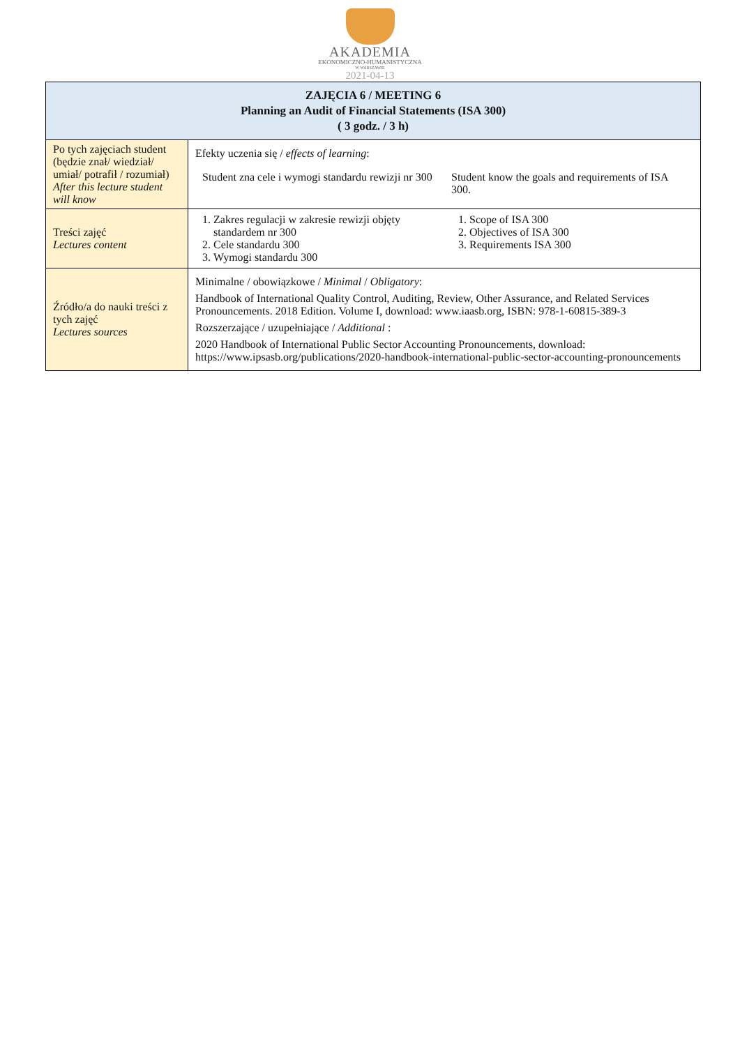AKADEMIA
EKONOMICZNO-HUMANISTYCZNA
W WARSZAWIE
2021-04-13
| ZAJĘCIA 6 / MEETING 6 Planning an Audit of Financial Statements (ISA 300) ( 3 godz. / 3 h) | |
| --- | --- |
| Po tych zajęciach student (będzie znał/ wiedział/ umiał/ potrafił / rozumiał) After this lecture student will know | Efekty uczenia się / effects of learning : Student zna cele i wymogi standardu rewizji nr 300 Student know the goals and requirements of ISA 300. |
| Treści zajęć Lectures content | 1. Zakres regulacji w zakresie rewizji objęty standardem nr 300 2. Cele standardu 300 3. Wymogi standardu 300 1. Scope of ISA 300 2. Objectives of ISA 300 3. Requirements ISA 300 |
| Źródło/a do nauki treści z tych zajęć Lectures sources | Minimalne / obowiązkowe / Minimal / Obligatory : Handbook of International Quality Control, Auditing, Review, Other Assurance, and Related Services Pronouncements. 2018 Edition. Volume I, download: www.iaasb.org, ISBN: 978-1-60815-389-3 Rozszerzające / uzupełniające / Additional : 2020 Handbook of International Public Sector Accounting Pronouncements, download: https://www.ipsasb.org/publications/2020-handbook-international-public-sector-accounting-pronouncements |